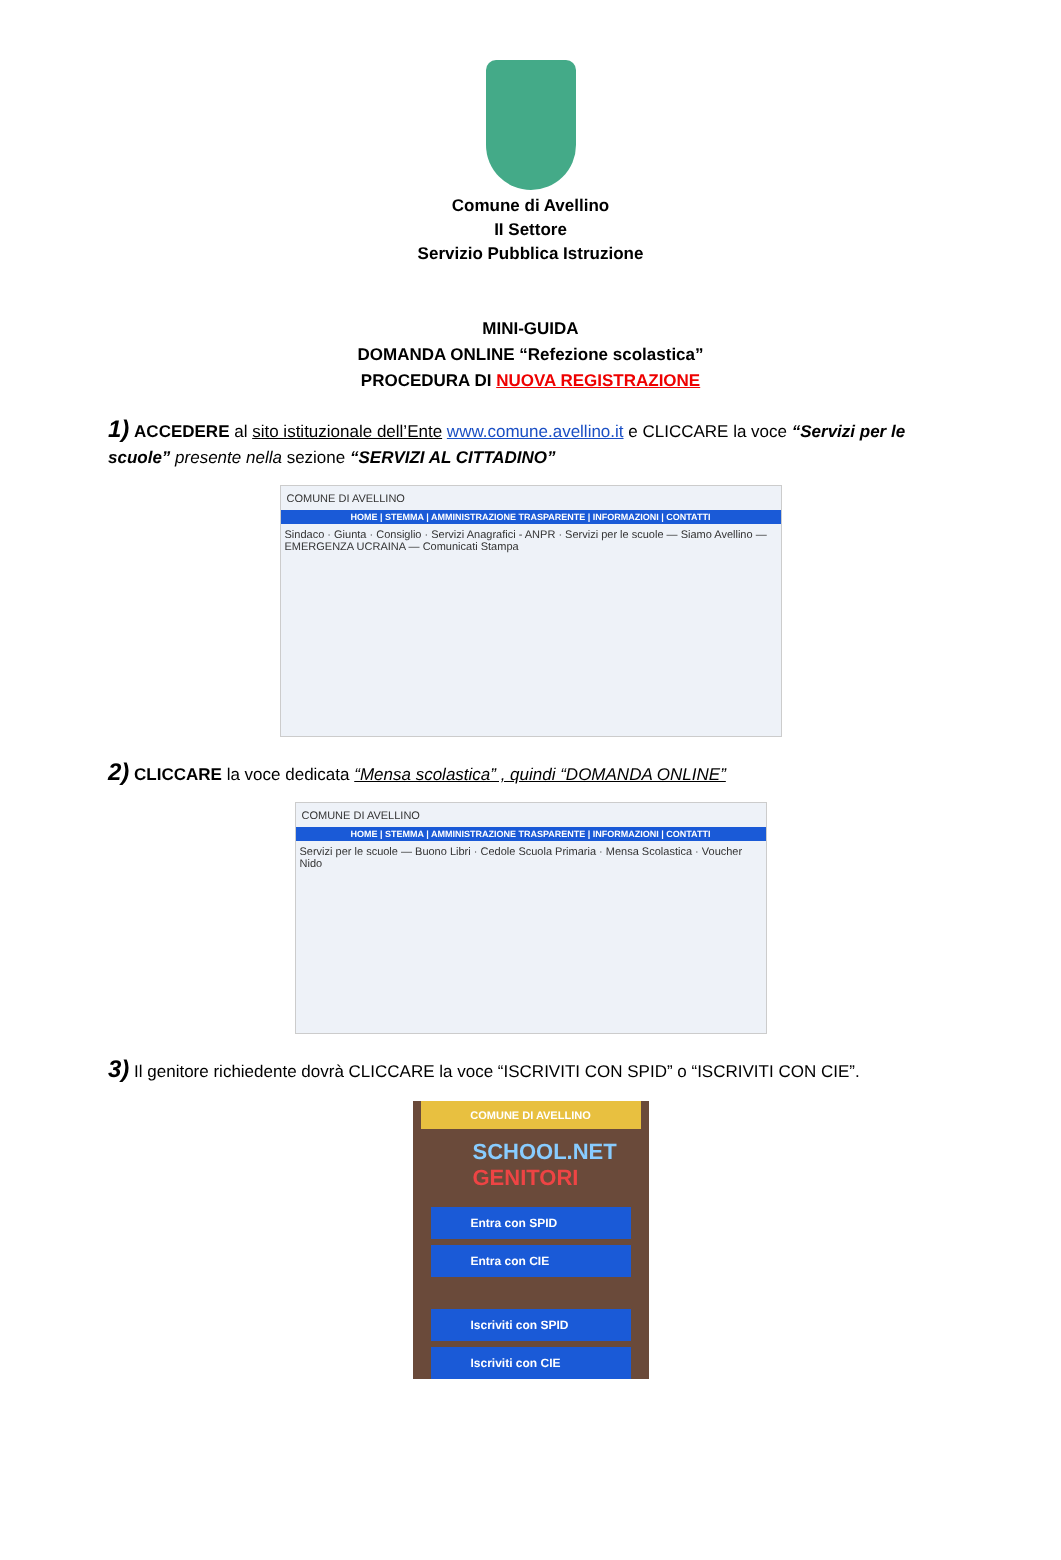Comune di Avellino
II Settore
Servizio Pubblica Istruzione
MINI-GUIDA
DOMANDA ONLINE “Refezione scolastica”
PROCEDURA DI NUOVA REGISTRAZIONE
1) ACCEDERE al sito istituzionale dell’Ente www.comune.avellino.it e CLICCARE la voce “Servizi per le scuole” presente nella sezione “SERVIZI AL CITTADINO”
COMUNE DI AVELLINO
HOME | STEMMA | AMMINISTRAZIONE TRASPARENTE | INFORMAZIONI | CONTATTI
Sindaco · Giunta · Consiglio · Servizi Anagrafici - ANPR · Servizi per le scuole — Siamo Avellino — EMERGENZA UCRAINA — Comunicati Stampa
2) CLICCARE la voce dedicata “Mensa scolastica” , quindi “DOMANDA ONLINE”
COMUNE DI AVELLINO
HOME | STEMMA | AMMINISTRAZIONE TRASPARENTE | INFORMAZIONI | CONTATTI
Servizi per le scuole — Buono Libri · Cedole Scuola Primaria · Mensa Scolastica · Voucher Nido
3) Il genitore richiedente dovrà CLICCARE la voce “ISCRIVITI CON SPID” o “ISCRIVITI CON CIE”.
COMUNE DI AVELLINO
SCHOOL.NET GENITORI
Entra con SPID
Entra con CIE
Iscriviti con SPID
Iscriviti con CIE